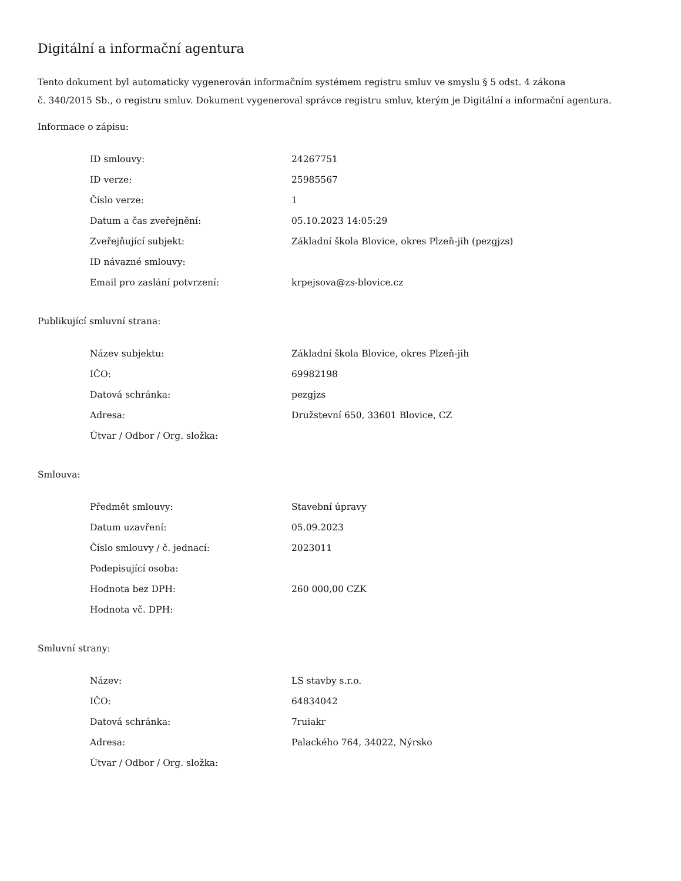Digitální a informační agentura
Tento dokument byl automaticky vygenerován informačním systémem registru smluv ve smyslu § 5 odst. 4 zákona
č. 340/2015 Sb., o registru smluv. Dokument vygeneroval správce registru smluv, kterým je Digitální a informační agentura.
Informace o zápisu:
| ID smlouvy: | 24267751 |
| ID verze: | 25985567 |
| Číslo verze: | 1 |
| Datum a čas zveřejnění: | 05.10.2023 14:05:29 |
| Zveřejňující subjekt: | Základní škola Blovice, okres Plzeň-jih (pezgjzs) |
| ID návazné smlouvy: | |
| Email pro zaslání potvrzení: | krpejsova@zs-blovice.cz |
Publikující smluvní strana:
| Název subjektu: | Základní škola Blovice, okres Plzeň-jih |
| IČO: | 69982198 |
| Datová schránka: | pezgjzs |
| Adresa: | Družstevní 650, 33601 Blovice, CZ |
| Útvar / Odbor / Org. složka: | |
Smlouva:
| Předmět smlouvy: | Stavební úpravy |
| Datum uzavření: | 05.09.2023 |
| Číslo smlouvy / č. jednací: | 2023011 |
| Podepisující osoba: | |
| Hodnota bez DPH: | 260 000,00 CZK |
| Hodnota vč. DPH: | |
Smluvní strany:
| Název: | LS stavby s.r.o. |
| IČO: | 64834042 |
| Datová schránka: | 7ruiakr |
| Adresa: | Palackého 764, 34022, Nýrsko |
| Útvar / Odbor / Org. složka: | |